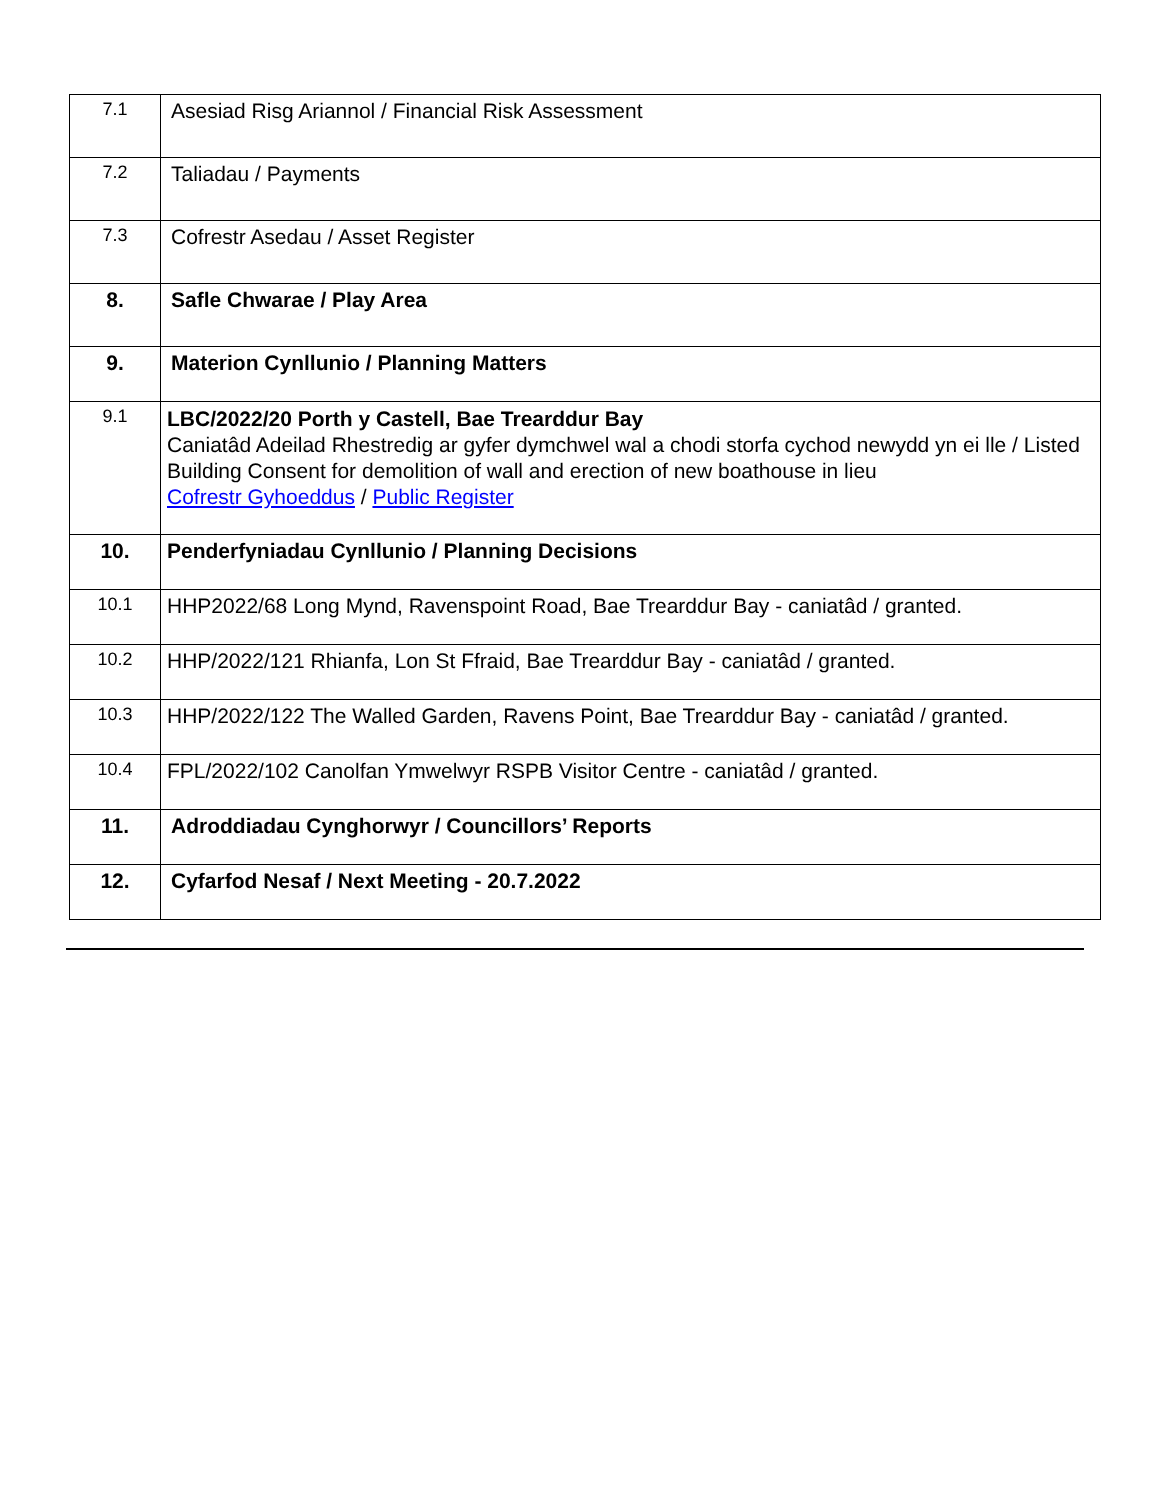| 7.1 | Asesiad Risg Ariannol / Financial Risk Assessment |
| 7.2 | Taliadau / Payments |
| 7.3 | Cofrestr Asedau / Asset Register |
| 8. | Safle Chwarae / Play Area |
| 9. | Materion Cynllunio / Planning Matters |
| 9.1 | LBC/2022/20 Porth y Castell, Bae Trearddur Bay Caniatâd Adeilad Rhestredig ar gyfer dymchwel wal a chodi storfa cychod newydd yn ei lle / Listed Building Consent for demolition of wall and erection of new boathouse in lieu Cofrestr Gyhoeddus / Public Register |
| 10. | Penderfyniadau Cynllunio / Planning Decisions |
| 10.1 | HHP2022/68 Long Mynd, Ravenspoint Road, Bae Trearddur Bay - caniatâd / granted. |
| 10.2 | HHP/2022/121 Rhianfa, Lon St Ffraid, Bae Trearddur Bay - caniatâd / granted. |
| 10.3 | HHP/2022/122 The Walled Garden, Ravens Point, Bae Trearddur Bay - caniatâd / granted. |
| 10.4 | FPL/2022/102 Canolfan Ymwelwyr RSPB Visitor Centre - caniatâd / granted. |
| 11. | Adroddiadau Cynghorwyr / Councillors’ Reports |
| 12. | Cyfarfod Nesaf / Next Meeting - 20.7.2022 |